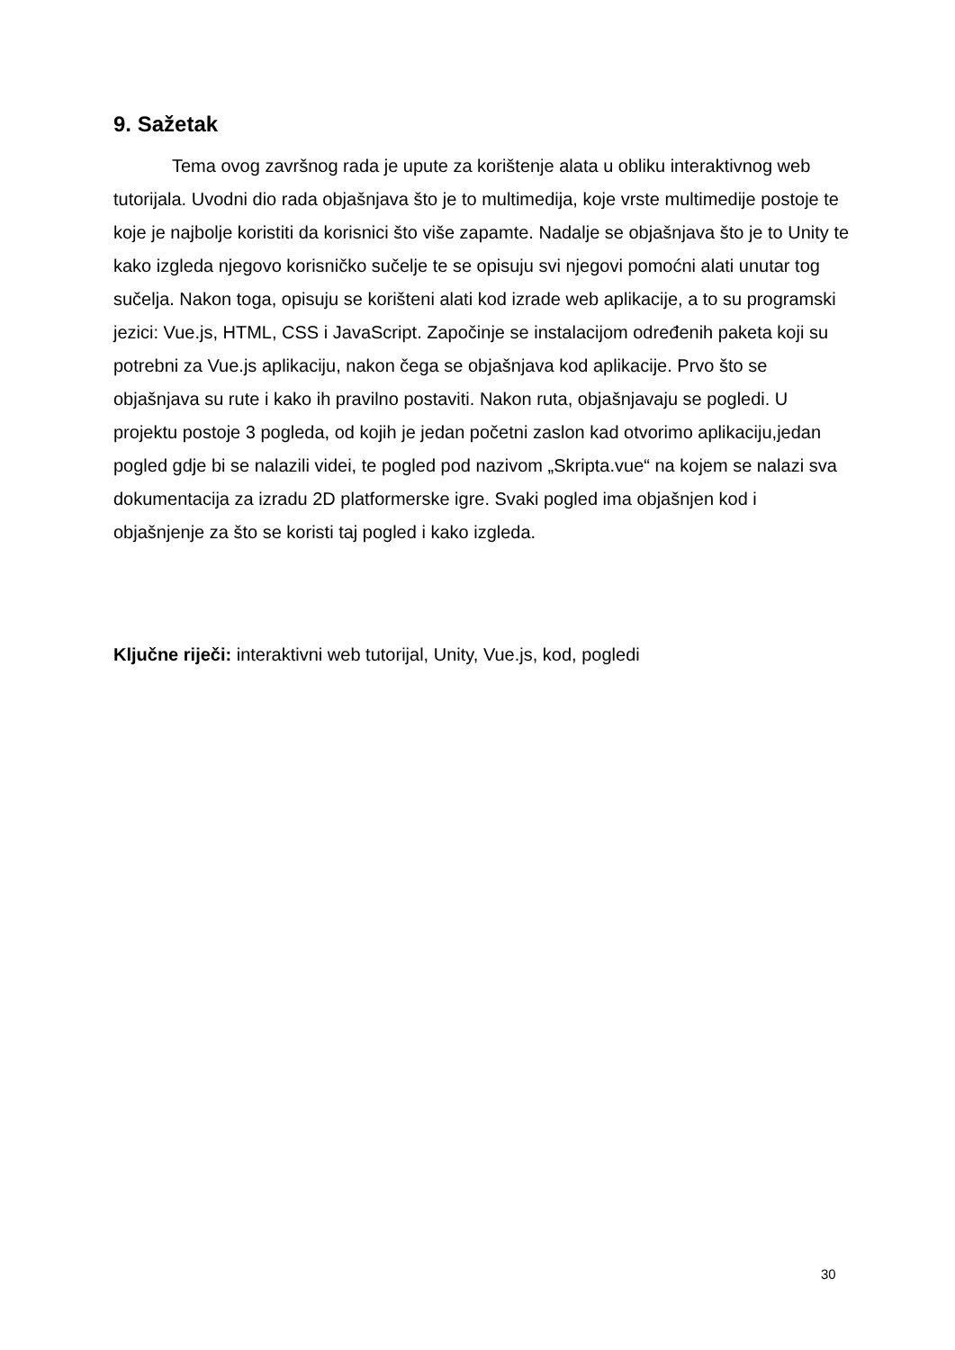9. Sažetak
Tema ovog završnog rada je upute za korištenje alata u obliku interaktivnog web tutorijala. Uvodni dio rada objašnjava što je to multimedija, koje vrste multimedije postoje te koje je najbolje koristiti da korisnici što više zapamte. Nadalje se objašnjava što je to Unity te kako izgleda njegovo korisničko sučelje te se opisuju svi njegovi pomoćni alati unutar tog sučelja. Nakon toga, opisuju se korišteni alati kod izrade web aplikacije, a to su programski jezici: Vue.js, HTML, CSS i JavaScript. Započinje se instalacijom određenih paketa koji su potrebni za Vue.js aplikaciju, nakon čega se objašnjava kod aplikacije. Prvo što se objašnjava su rute i kako ih pravilno postaviti. Nakon ruta, objašnjavaju se pogledi. U projektu postoje 3 pogleda, od kojih je jedan početni zaslon kad otvorimo aplikaciju,jedan pogled gdje bi se nalazili videi, te pogled pod nazivom „Skripta.vue“ na kojem se nalazi sva dokumentacija za izradu 2D platformerske igre. Svaki pogled ima objašnjen kod i objašnjenje za što se koristi taj pogled i kako izgleda.
Ključne riječi: interaktivni web tutorijal, Unity, Vue.js, kod, pogledi
30